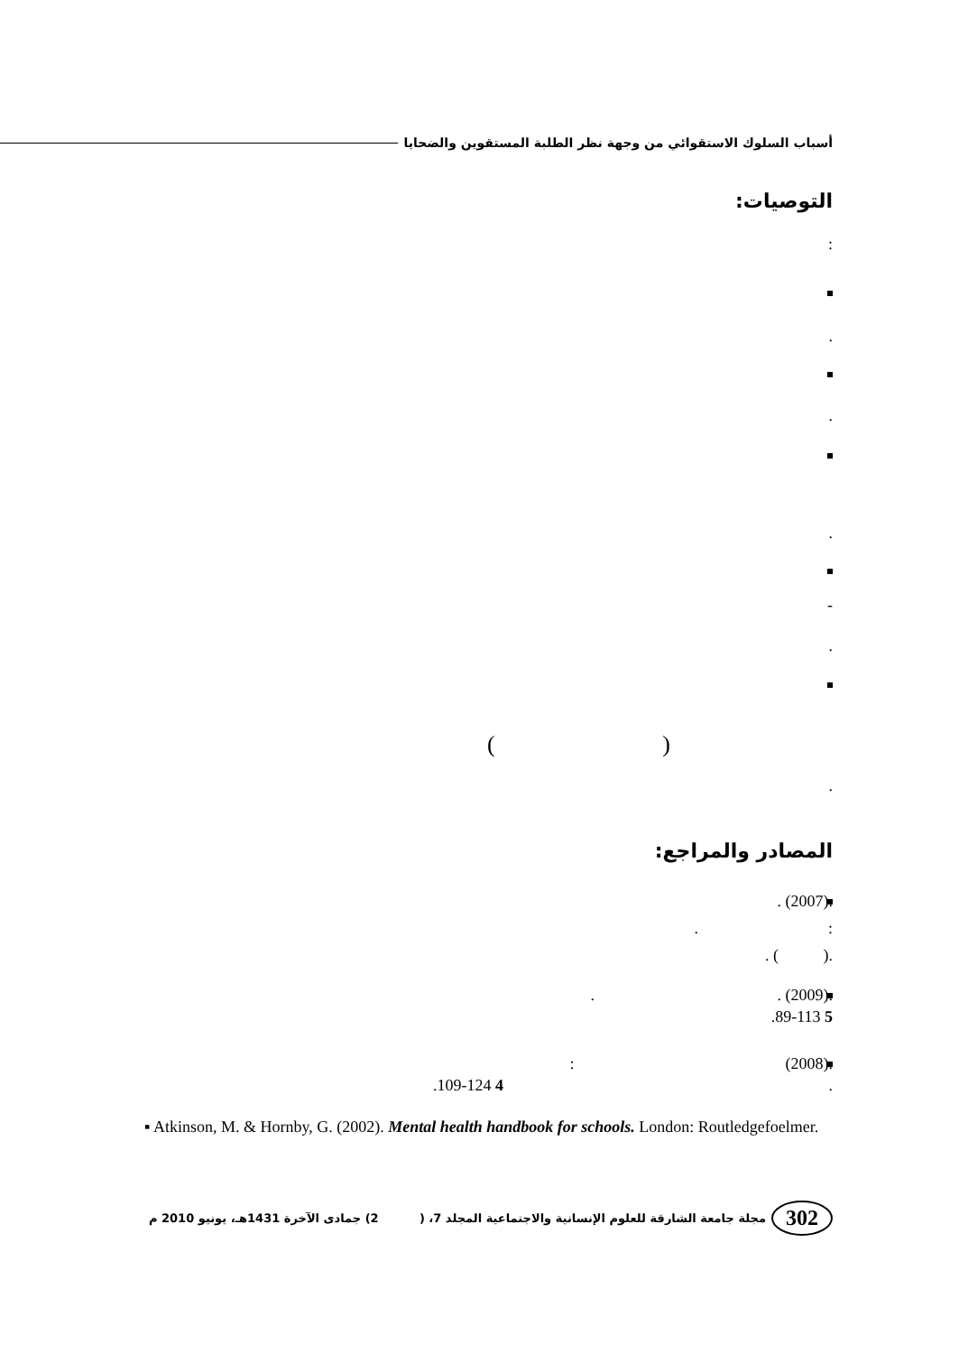أسباب السلوك الاستقوائي من وجهة نظر الطلبة المستقوين والضحايا
التوصيات:
:
.
.
.
-
.
()
.
المصادر والمراجع:
.(2007) .
: .
.( ) .
.(2009) . .
5 89-113.
.(2008) :
. 4 109-124.
▪ Atkinson, M. & Hornby, G. (2002). Mental health handbook for schools. London: Routledgefoelmer.
302 مجلة جامعة الشارقة للعلوم الإنسانية والاجتماعية المجلد 7، ( 2) جمادى الآخرة 1431هـ، يونيو 2010 م